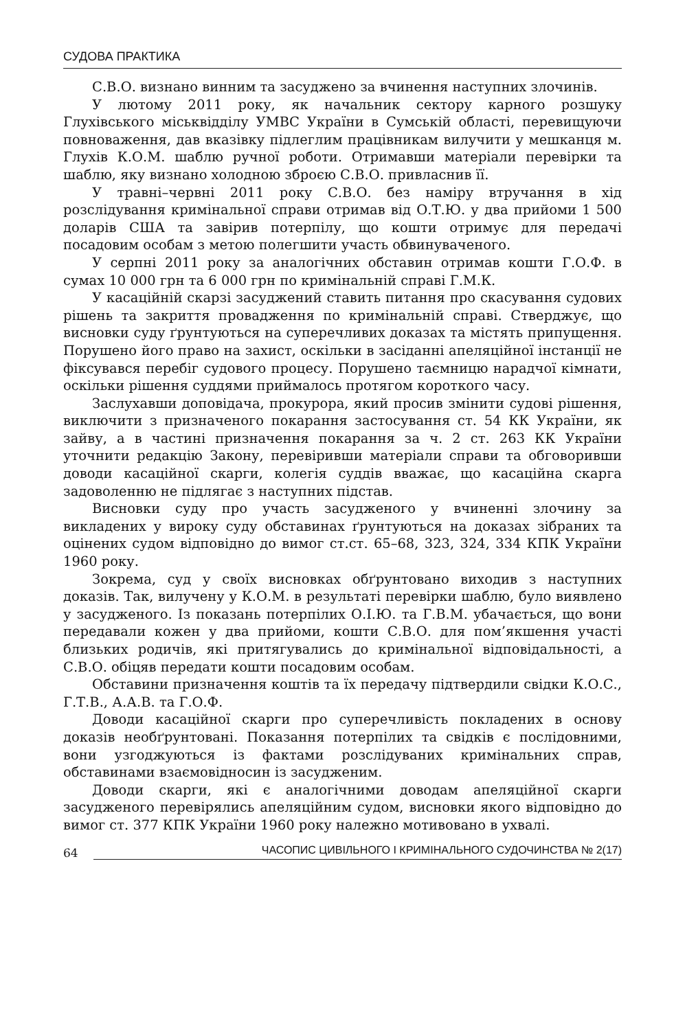СУДОВА ПРАКТИКА
С.В.О. визнано винним та засуджено за вчинення наступних злочинів.
У лютому 2011 року, як начальник сектору карного розшуку Глухівського міськвідділу УМВС України в Сумській області, перевищуючи повноваження, дав вказівку підлеглим працівникам вилучити у мешканця м. Глухів К.О.М. шаблю ручної роботи. Отримавши матеріали перевірки та шаблю, яку визнано холодною зброєю С.В.О. привласнив її.
У травні–червні 2011 року С.В.О. без наміру втручання в хід розслідування кримінальної справи отримав від О.Т.Ю. у два прийоми 1 500 доларів США та завірив потерпілу, що кошти отримує для передачі посадовим особам з метою полегшити участь обвинуваченого.
У серпні 2011 року за аналогічних обставин отримав кошти Г.О.Ф. в сумах 10 000 грн та 6 000 грн по кримінальній справі Г.М.К.
У касаційній скарзі засуджений ставить питання про скасування судових рішень та закриття провадження по кримінальній справі. Стверджує, що висновки суду ґрунтуються на суперечливих доказах та містять припущення. Порушено його право на захист, оскільки в засіданні апеляційної інстанції не фіксувався перебіг судового процесу. Порушено таємницю нарадчої кімнати, оскільки рішення суддями приймалось протягом короткого часу.
Заслухавши доповідача, прокурора, який просив змінити судові рішення, виключити з призначеного покарання застосування ст. 54 КК України, як зайву, а в частині призначення покарання за ч. 2 ст. 263 КК України уточнити редакцію Закону, перевіривши матеріали справи та обговоривши доводи касаційної скарги, колегія суддів вважає, що касаційна скарга задоволенню не підлягає з наступних підстав.
Висновки суду про участь засудженого у вчиненні злочину за викладених у вироку суду обставинах ґрунтуються на доказах зібраних та оцінених судом відповідно до вимог ст.ст. 65–68, 323, 324, 334 КПК України 1960 року.
Зокрема, суд у своїх висновках обґрунтовано виходив з наступних доказів. Так, вилучену у К.О.М. в результаті перевірки шаблю, було виявлено у засудженого. Із показань потерпілих О.І.Ю. та Г.В.М. убачається, що вони передавали кожен у два прийоми, кошти С.В.О. для пом’якшення участі близьких родичів, які притягувались до кримінальної відповідальності, а С.В.О. обіцяв передати кошти посадовим особам.
Обставини призначення коштів та їх передачу підтвердили свідки К.О.С., Г.Т.В., А.А.В. та Г.О.Ф.
Доводи касаційної скарги про суперечливість покладених в основу доказів необґрунтовані. Показання потерпілих та свідків є послідовними, вони узгоджуються із фактами розслідуваних кримінальних справ, обставинами взаємовідносин із засудженим.
Доводи скарги, які є аналогічними доводам апеляційної скарги засудженого перевірялись апеляційним судом, висновки якого відповідно до вимог ст. 377 КПК України 1960 року належно мотивовано в ухвалі.
64 ЧАСОПИС ЦИВІЛЬНОГО І КРИМІНАЛЬНОГО СУДОЧИНСТВА № 2(17)